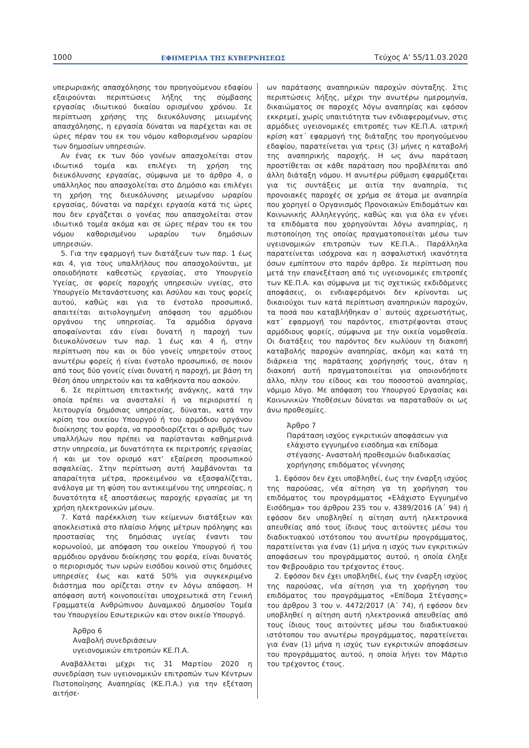1000 ΕΦΗΜΕΡΙΔΑ ΤΗΣ ΚΥΒΕΡΝΗΣΕΩΣ Τεύχος Α’ 55/11.03.2020
υπερωριακής απασχόλησης του προηγούμενου εδαφίου εξαιρούνται περιπτώσεις λήξης της σύμβασης εργασίας ιδιωτικού δικαίου ορισμένου χρόνου. Σε περίπτωση χρήσης της διευκόλυνσης μειωμένης απασχόλησης, η εργασία δύναται να παρέχεται και σε ώρες πέραν του εκ του νόμου καθορισμένου ωραρίου των δημοσίων υπηρεσιών.
Αν ένας εκ των δύο γονέων απασχολείται στον ιδιωτικό τομέα και επιλέγει τη χρήση της διευκόλυνσης εργασίας, σύμφωνα με το άρθρο 4, ο υπάλληλος που απασχολείται στο Δημόσιο και επιλέγει τη χρήση της διευκόλυνσης μειωμένου ωραρίου εργασίας, δύναται να παρέχει εργασία κατά τις ώρες που δεν εργάζεται ο γονέας που απασχολείται στον ιδιωτικό τομέα ακόμα και σε ώρες πέραν του εκ του νόμου καθορισμένου ωραρίου των δημόσιων υπηρεσιών.
5. Για την εφαρμογή των διατάξεων των παρ. 1 έως και 4, για τους υπαλλήλους που απασχολούνται, με οποιοδήποτε καθεστώς εργασίας, στο Υπουργείο Υγείας, σε φορείς παροχής υπηρεσιών υγείας, στο Υπουργείο Μετανάστευσης και Ασύλου και τους φορείς αυτού, καθώς και για το ένστολο προσωπικό, απαιτείται αιτιολογημένη απόφαση του αρμόδιου οργάνου της υπηρεσίας. Τα αρμόδια όργανα αποφαίνονται εάν είναι δυνατή η παροχή των διευκολύνσεων των παρ. 1 έως και 4 ή, στην περίπτωση που και οι δύο γονείς υπηρετούν στους ανωτέρω φορείς ή είναι ένστολο προσωπικό, σε ποιον από τους δύο γονείς είναι δυνατή η παροχή, με βάση τη θέση όπου υπηρετούν και τα καθήκοντα που ασκούν.
6. Σε περίπτωση επιτακτικής ανάγκης, κατά την οποία πρέπει να ανασταλεί ή να περιοριστεί η λειτουργία δημόσιας υπηρεσίας, δύναται, κατά την κρίση του οικείου Υπουργού ή του αρμόδιου οργάνου διοίκησης του φορέα, να προσδιορίζεται ο αριθμός των υπαλλήλων που πρέπει να παρίστανται καθημερινά στην υπηρεσία, με δυνατότητα εκ περιτροπής εργασίας ή και με τον ορισμό κατ’ εξαίρεση προσωπικού ασφαλείας. Στην περίπτωση αυτή λαμβάνονται τα απαραίτητα μέτρα, προκειμένου να εξασφαλίζεται, ανάλογα με τη φύση του αντικειμένου της υπηρεσίας, η δυνατότητα εξ αποστάσεως παροχής εργασίας με τη χρήση ηλεκτρονικών μέσων.
7. Κατά παρέκκλιση των κείμενων διατάξεων και αποκλειστικά στο πλαίσιο λήψης μέτρων πρόληψης και προστασίας της δημόσιας υγείας έναντι του κορωνοϊού, με απόφαση του οικείου Υπουργού ή του αρμόδιου οργάνου διοίκησης του φορέα, είναι δυνατός ο περιορισμός των ωρών εισόδου κοινού στις δημόσιες υπηρεσίες έως και κατά 50% για συγκεκριμένο διάστημα που ορίζεται στην εν λόγω απόφαση. Η απόφαση αυτή κοινοποιείται υποχρεωτικά στη Γενική Γραμματεία Ανθρώπινου Δυναμικού Δημοσίου Τομέα του Υπουργείου Εσωτερικών και στον οικείο Υπουργό.
Άρθρο 6
Αναβολή συνεδριάσεων
υγειονομικών επιτροπών ΚΕ.Π.Α.
Αναβάλλεται μέχρι τις 31 Μαρτίου 2020 η συνεδρίαση των υγειονομικών επιτροπών των Κέντρων Πιστοποίησης Αναπηρίας (ΚΕ.Π.Α.) για την εξέταση αιτήσε-
ων παράτασης αναπηρικών παροχών σύνταξης. Στις περιπτώσεις λήξης, μέχρι την ανωτέρω ημερομηνία, δικαιώματος σε παροχές λόγω αναπηρίας και εφόσον εκκρεμεί, χωρίς υπαιτιότητα των ενδιαφερομένων, στις αρμόδιες υγειονομικές επιτροπές των ΚΕ.Π.Α. ιατρική κρίση κατ΄ εφαρμογή της διάταξης του προηγούμενου εδαφίου, παρατείνεται για τρεις (3) μήνες η καταβολή της αναπηρικής παροχής. Η ως άνω παράταση προστίθεται σε κάθε παράταση που προβλέπεται από άλλη διάταξη νόμου. Η ανωτέρω ρύθμιση εφαρμόζεται για τις συντάξεις με αιτία την αναπηρία, τις προνοιακές παροχές σε χρήμα σε άτομα με αναπηρία που χορηγεί ο Οργανισμός Προνοιακών Επιδομάτων και Κοινωνικής Αλληλεγγύης, καθώς και για όλα εν γένει τα επιδόματα που χορηγούνται λόγω αναπηρίας, η πιστοποίηση της οποίας πραγματοποιείται μέσω των υγειονομικών επιτροπών των ΚΕ.Π.Α.. Παράλληλα παρατείνεται ισόχρονα και η ασφαλιστική ικανότητα όσων εμπίπτουν στο παρόν άρθρο. Σε περίπτωση που μετά την επανεξέταση από τις υγειονομικές επιτροπές των ΚΕ.Π.Α. και σύμφωνα με τις σχετικώς εκδιδόμενες αποφάσεις, οι ενδιαφερόμενοι δεν κρίνονται ως δικαιούχοι των κατά περίπτωση αναπηρικών παροχών, τα ποσά που καταβλήθηκαν σ΄ αυτούς αχρεωστήτως, κατ΄ εφαρμογή του παρόντος, επιστρέφονται στους αρμόδιους φορείς, σύμφωνα με την οικεία νομοθεσία. Οι διατάξεις του παρόντος δεν κωλύουν τη διακοπή καταβολής παροχών αναπηρίας, ακόμη και κατά τη διάρκεια της παράτασης χορήγησής τους, όταν η διακοπή αυτή πραγματοποιείται για οποιονδήποτε άλλο, πλην του είδους και του ποσοστού αναπηρίας, νόμιμο λόγο. Με απόφαση του Υπουργού Εργασίας και Κοινωνικών Υποθέσεων δύναται να παραταθούν οι ως άνω προθεσμίες.
Άρθρο 7
Παράταση ισχύος εγκριτικών αποφάσεων για ελάχιστο εγγυημένο εισόδημα και επίδομα στέγασης- Αναστολή προθεσμιών διαδικασίας χορήγησης επιδόματος γέννησης
1. Εφόσον δεν έχει υποβληθεί, έως την έναρξη ισχύος της παρούσας, νέα αίτηση γα τη χορήγηση του επιδόματος του προγράμματος «Ελάχιστο Εγγυημένο Εισόδημα» του άρθρου 235 του ν. 4389/2016 (Α΄ 94) ή εφόσον δεν υποβληθεί η αίτηση αυτή ηλεκτρονικά απευθείας από τους ίδιους τους αιτούντες μέσω του διαδικτυακού ιστότοπου του ανωτέρω προγράμματος, παρατείνεται για έναν (1) μήνα η ισχύς των εγκριτικών αποφάσεων του προγράμματος αυτού, η οποία έληξε τον Φεβρουάριο του τρέχοντος έτους.
2. Εφόσον δεν έχει υποβληθεί, έως την έναρξη ισχύος της παρούσας, νέα αίτηση για τη χορήγηση του επιδόματος του προγράμματος «Επίδομα Στέγασης» του άρθρου 3 του ν. 4472/2017 (Α΄ 74), ή εφόσον δεν υποβληθεί η αίτηση αυτή ηλεκτρονικά απευθείας από τους ίδιους τους αιτούντες μέσω του διαδικτυακού ιστότοπου του ανωτέρω προγράμματος, παρατείνεται για έναν (1) μήνα η ισχύς των εγκριτικών αποφάσεων του προγράμματος αυτού, η οποία λήγει τον Μάρτιο του τρέχοντος έτους.